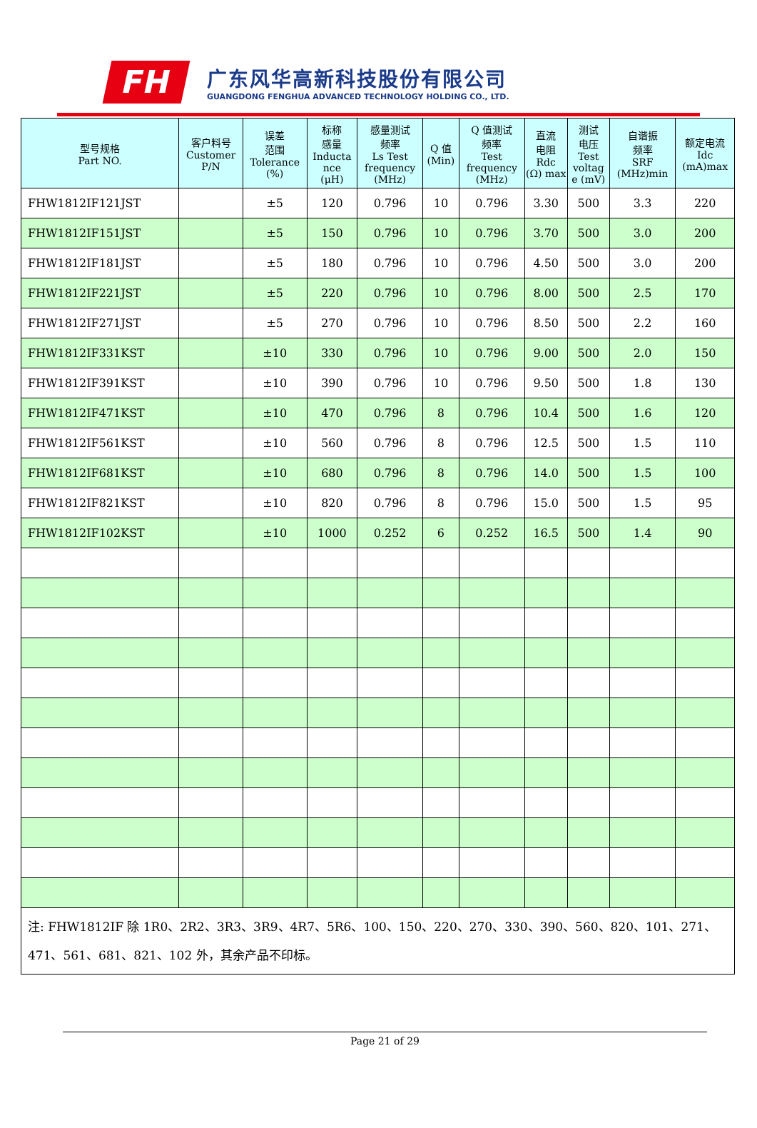FH
广东风华高新科技股份有限公司
GUANGDONG FENGHUA ADVANCED TECHNOLOGY HOLDING CO., LTD.
| 型号规格 Part NO. | 客户料号 Customer P/N | 误差 范围 Tolerance (%) | 标称 感量 Inducta nce (μH) | 感量测试 频率 Ls Test frequency (MHz) | Q 值 (Min) | Q 值测试 频率 Test frequency (MHz) | 直流 电阻 Rdc (Ω) max | 测试 电压 Test voltag e (mV) | 自谐振 频率 SRF (MHz)min | 额定电流 Idc (mA)max |
| --- | --- | --- | --- | --- | --- | --- | --- | --- | --- | --- |
| FHW1812IF121JST | | ±5 | 120 | 0.796 | 10 | 0.796 | 3.30 | 500 | 3.3 | 220 |
| FHW1812IF151JST | | ±5 | 150 | 0.796 | 10 | 0.796 | 3.70 | 500 | 3.0 | 200 |
| FHW1812IF181JST | | ±5 | 180 | 0.796 | 10 | 0.796 | 4.50 | 500 | 3.0 | 200 |
| FHW1812IF221JST | | ±5 | 220 | 0.796 | 10 | 0.796 | 8.00 | 500 | 2.5 | 170 |
| FHW1812IF271JST | | ±5 | 270 | 0.796 | 10 | 0.796 | 8.50 | 500 | 2.2 | 160 |
| FHW1812IF331KST | | ±10 | 330 | 0.796 | 10 | 0.796 | 9.00 | 500 | 2.0 | 150 |
| FHW1812IF391KST | | ±10 | 390 | 0.796 | 10 | 0.796 | 9.50 | 500 | 1.8 | 130 |
| FHW1812IF471KST | | ±10 | 470 | 0.796 | 8 | 0.796 | 10.4 | 500 | 1.6 | 120 |
| FHW1812IF561KST | | ±10 | 560 | 0.796 | 8 | 0.796 | 12.5 | 500 | 1.5 | 110 |
| FHW1812IF681KST | | ±10 | 680 | 0.796 | 8 | 0.796 | 14.0 | 500 | 1.5 | 100 |
| FHW1812IF821KST | | ±10 | 820 | 0.796 | 8 | 0.796 | 15.0 | 500 | 1.5 | 95 |
| FHW1812IF102KST | | ±10 | 1000 | 0.252 | 6 | 0.252 | 16.5 | 500 | 1.4 | 90 |
| 注: FHW1812IF 除 1R0、2R2、3R3、3R9、4R7、5R6、100、150、220、270、330、390、560、820、101、271、471、561、681、821、102 外，其余产品不印标。 | | | | | | | | | | |
Page 21 of 29